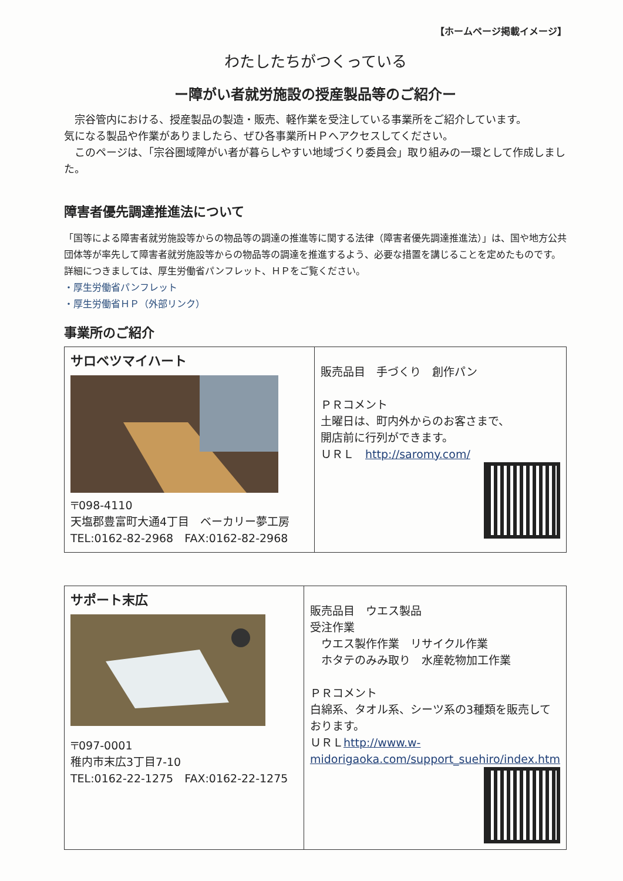【ホームページ掲載イメージ】
わたしたちがつくっている
ー障がい者就労施設の授産製品等のご紹介ー
　宗谷管内における、授産製品の製造・販売、軽作業を受注している事業所をご紹介しています。
気になる製品や作業がありましたら、ぜひ各事業所ＨＰへアクセスしてください。
　このページは、「宗谷圏域障がい者が暮らしやすい地域づくり委員会」取り組みの一環として作成しました。
障害者優先調達推進法について
「国等による障害者就労施設等からの物品等の調達の推進等に関する法律（障害者優先調達推進法）」は、国や地方公共団体等が率先して障害者就労施設等からの物品等の調達を推進するよう、必要な措置を講じることを定めたものです。
詳細につきましては、厚生労働省パンフレット、ＨＰをご覧ください。
・厚生労働省パンフレット
・厚生労働省ＨＰ（外部リンク）
事業所のご紹介
| サロベツマイハート 〒098-4110 天塩郡豊富町大通4丁目 ベーカリー夢工房 TEL:0162-82-2968 FAX:0162-82-2968 | 販売品目 手づくり 創作パン ＰＲコメント 土曜日は、町内外からのお客さまで、 開店前に行列ができます。 ＵＲＬ http://saromy.com/ |
| サポート末広 〒097-0001 稚内市末広3丁目7-10 TEL:0162-22-1275 FAX:0162-22-1275 | 販売品目 ウエス製品 受注作業 ウエス製作作業 リサイクル作業 ホタテのみみ取り 水産乾物加工作業 ＰＲコメント 白綿系、タオル系、シーツ系の3種類を販売しております。 ＵＲＬ http://www.w-midorigaoka.com/support_suehiro/index.htm |